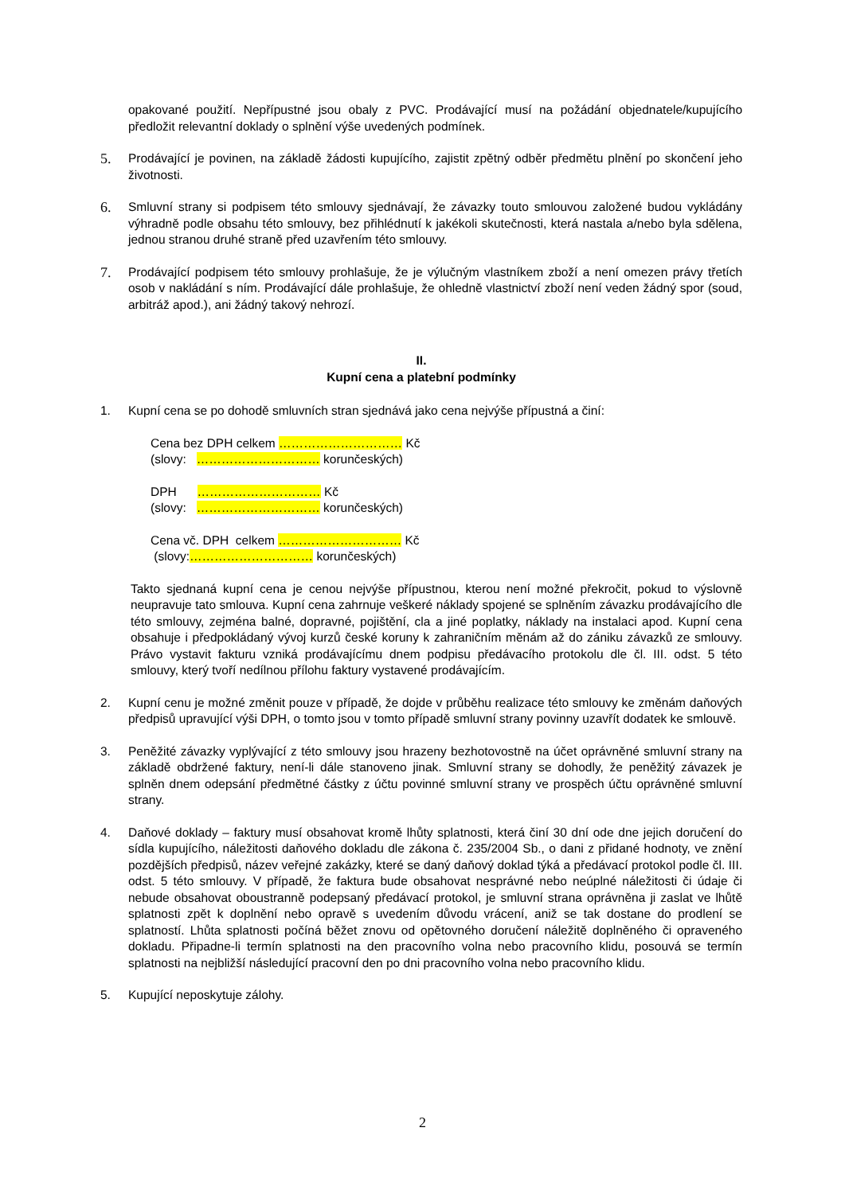opakované použití. Nepřípustné jsou obaly z PVC. Prodávající musí na požádání objednatele/kupujícího předložit relevantní doklady o splnění výše uvedených podmínek.
5.
Prodávající je povinen, na základě žádosti kupujícího, zajistit zpětný odběr předmětu plnění po skončení jeho životnosti.
6.
Smluvní strany si podpisem této smlouvy sjednávají, že závazky touto smlouvou založené budou vykládány výhradně podle obsahu této smlouvy, bez přihlédnutí k jakékoli skutečnosti, která nastala a/nebo byla sdělena, jednou stranou druhé straně před uzavřením této smlouvy.
7.
Prodávající podpisem této smlouvy prohlašuje, že je výlučným vlastníkem zboží a není omezen právy třetích osob v nakládání s ním. Prodávající dále prohlašuje, že ohledně vlastnictví zboží není veden žádný spor (soud, arbitráž apod.), ani žádný takový nehrozí.
II.
Kupní cena a platební podmínky
1. Kupní cena se po dohodě smluvních stran sjednává jako cena nejvýše přípustná a činí:
Cena bez DPH celkem ………………………… Kč
(slovy: ………………………… korunčeských)
DPH ………………………… Kč
(slovy: ………………………… korunčeských)
Cena vč. DPH celkem ………………………… Kč
(slovy:………………………… korunčeských)
Takto sjednaná kupní cena je cenou nejvýše přípustnou, kterou není možné překročit, pokud to výslovně neupravuje tato smlouva. Kupní cena zahrnuje veškeré náklady spojené se splněním závazku prodávajícího dle této smlouvy, zejména balné, dopravné, pojištění, cla a jiné poplatky, náklady na instalaci apod. Kupní cena obsahuje i předpokládaný vývoj kurzů české koruny k zahraničním měnám až do zániku závazků ze smlouvy. Právo vystavit fakturu vzniká prodávajícímu dnem podpisu předávacího protokolu dle čl. III. odst. 5 této smlouvy, který tvoří nedílnou přílohu faktury vystavené prodávajícím.
2. Kupní cenu je možné změnit pouze v případě, že dojde v průběhu realizace této smlouvy ke změnám daňových předpisů upravující výši DPH, o tomto jsou v tomto případě smluvní strany povinny uzavřít dodatek ke smlouvě.
3. Peněžité závazky vyplývající z této smlouvy jsou hrazeny bezhotovostně na účet oprávněné smluvní strany na základě obdržené faktury, není-li dále stanoveno jinak. Smluvní strany se dohodly, že peněžitý závazek je splněn dnem odepsání předmětné částky z účtu povinné smluvní strany ve prospěch účtu oprávněné smluvní strany.
4. Daňové doklady – faktury musí obsahovat kromě lhůty splatnosti, která činí 30 dní ode dne jejich doručení do sídla kupujícího, náležitosti daňového dokladu dle zákona č. 235/2004 Sb., o dani z přidané hodnoty, ve znění pozdějších předpisů, název veřejné zakázky, které se daný daňový doklad týká a předávací protokol podle čl. III. odst. 5 této smlouvy. V případě, že faktura bude obsahovat nesprávné nebo neúplné náležitosti či údaje či nebude obsahovat oboustranně podepsaný předávací protokol, je smluvní strana oprávněna ji zaslat ve lhůtě splatnosti zpět k doplnění nebo opravě s uvedením důvodu vrácení, aniž se tak dostane do prodlení se splatností. Lhůta splatnosti počíná běžet znovu od opětovného doručení náležitě doplněného či opraveného dokladu. Připadne-li termín splatnosti na den pracovního volna nebo pracovního klidu, posouvá se termín splatnosti na nejbližší následující pracovní den po dni pracovního volna nebo pracovního klidu.
5. Kupující neposkytuje zálohy.
2